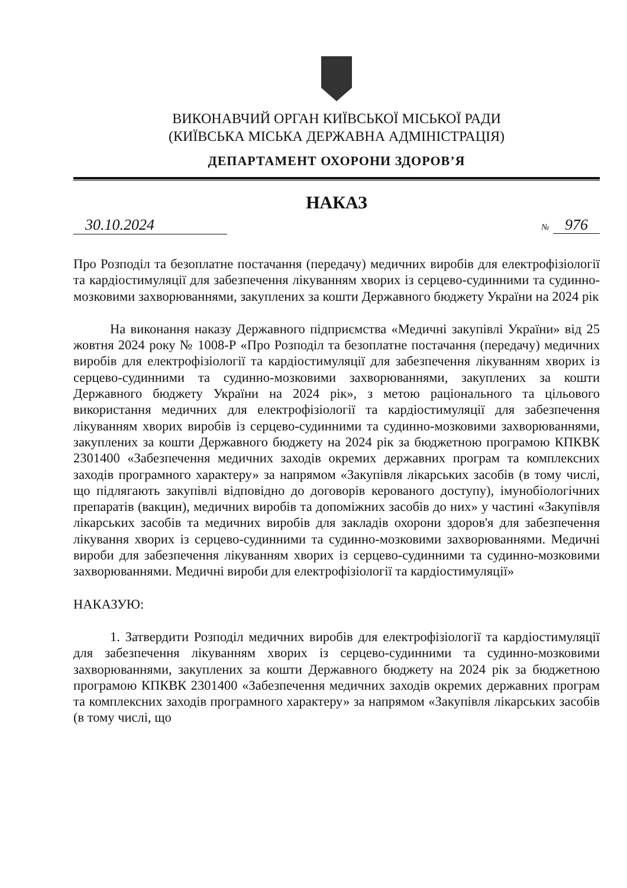ВИКОНАВЧИЙ ОРГАН КИЇВСЬКОЇ МІСЬКОЇ РАДИ
(КИЇВСЬКА МІСЬКА ДЕРЖАВНА АДМІНІСТРАЦІЯ)
ДЕПАРТАМЕНТ ОХОРОНИ ЗДОРОВ’Я
НАКАЗ
30.10.2024
№ 976
Про Розподіл та безоплатне постачання (передачу) медичних виробів для електрофізіології та кардіостимуляції для забезпечення лікуванням хворих із серцево-судинними та судинно-мозковими захворюваннями, закуплених за кошти Державного бюджету України на 2024 рік
На виконання наказу Державного підприємства «Медичні закупівлі України» від 25 жовтня 2024 року № 1008-Р «Про Розподіл та безоплатне постачання (передачу) медичних виробів для електрофізіології та кардіостимуляції для забезпечення лікуванням хворих із серцево-судинними та судинно-мозковими захворюваннями, закуплених за кошти Державного бюджету України на 2024 рік», з метою раціонального та цільового використання медичних для електрофізіології та кардіостимуляції для забезпечення лікуванням хворих виробів із серцево-судинними та судинно-мозковими захворюваннями, закуплених за кошти Державного бюджету на 2024 рік за бюджетною програмою КПКВК 2301400 «Забезпечення медичних заходів окремих державних програм та комплексних заходів програмного характеру» за напрямом «Закупівля лікарських засобів (в тому числі, що підлягають закупівлі відповідно до договорів керованого доступу), імунобіологічних препаратів (вакцин), медичних виробів та допоміжних засобів до них» у частині «Закупівля лікарських засобів та медичних виробів для закладів охорони здоров'я для забезпечення лікування хворих із серцево-судинними та судинно-мозковими захворюваннями. Медичні вироби для забезпечення лікуванням хворих із серцево-судинними та судинно-мозковими захворюваннями. Медичні вироби для електрофізіології та кардіостимуляції»
НАКАЗУЮ:
1. Затвердити Розподіл медичних виробів для електрофізіології та кардіостимуляції для забезпечення лікуванням хворих із серцево-судинними та судинно-мозковими захворюваннями, закуплених за кошти Державного бюджету на 2024 рік за бюджетною програмою КПКВК 2301400 «Забезпечення медичних заходів окремих державних програм та комплексних заходів програмного характеру» за напрямом «Закупівля лікарських засобів (в тому числі, що